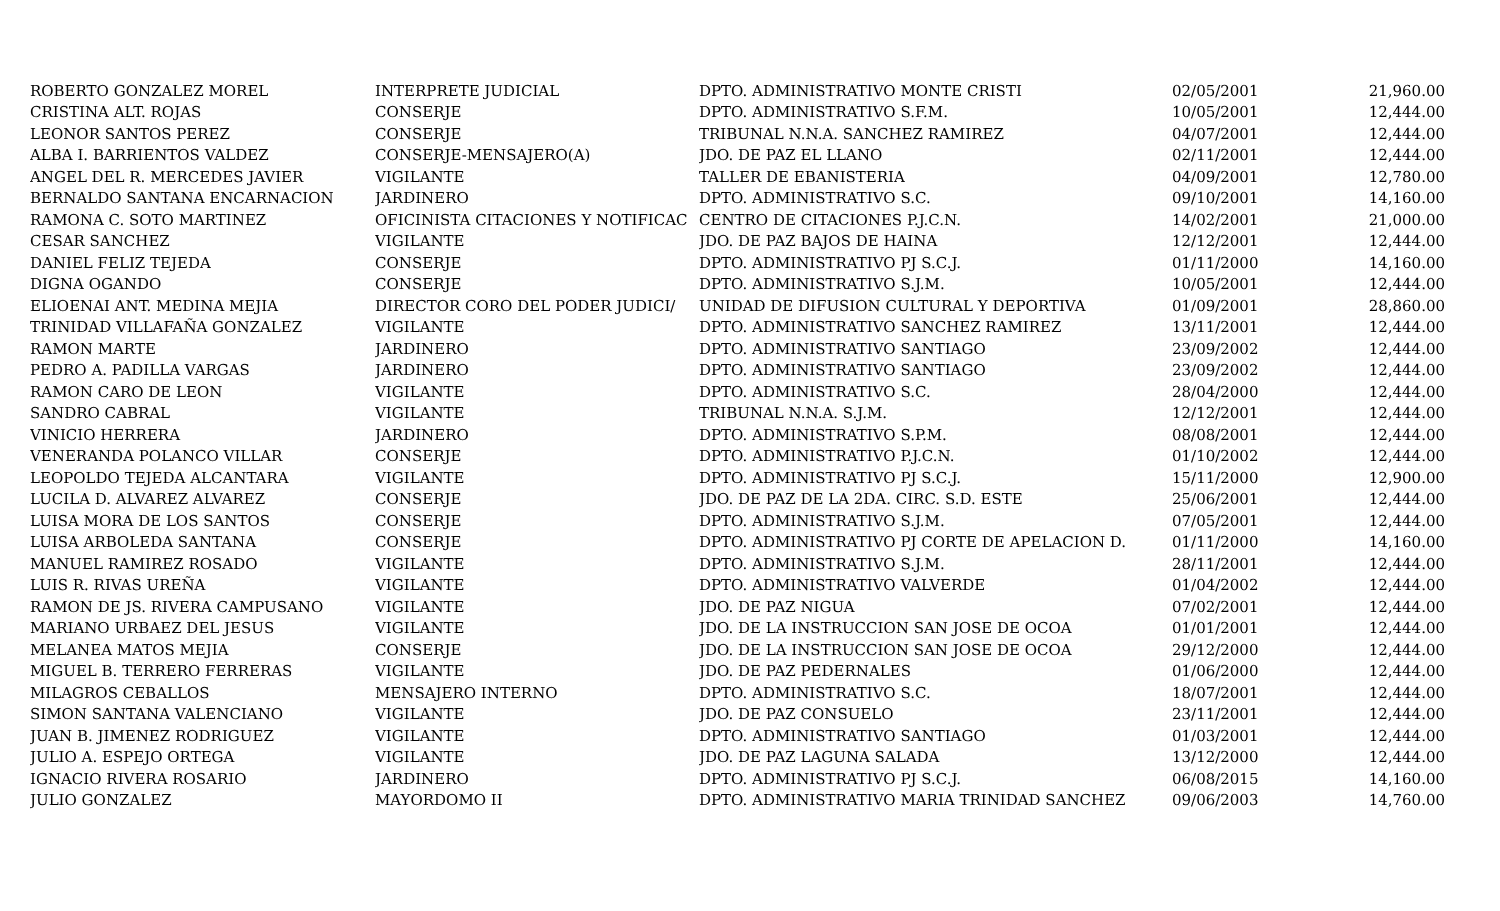| ROBERTO GONZALEZ MOREL | INTERPRETE JUDICIAL | DPTO. ADMINISTRATIVO MONTE CRISTI | 02/05/2001 | 21,960.00 |
| CRISTINA ALT. ROJAS | CONSERJE | DPTO. ADMINISTRATIVO S.F.M. | 10/05/2001 | 12,444.00 |
| LEONOR SANTOS PEREZ | CONSERJE | TRIBUNAL N.N.A. SANCHEZ RAMIREZ | 04/07/2001 | 12,444.00 |
| ALBA I. BARRIENTOS VALDEZ | CONSERJE-MENSAJERO(A) | JDO. DE PAZ EL LLANO | 02/11/2001 | 12,444.00 |
| ANGEL DEL R. MERCEDES JAVIER | VIGILANTE | TALLER DE EBANISTERIA | 04/09/2001 | 12,780.00 |
| BERNALDO SANTANA ENCARNACION | JARDINERO | DPTO. ADMINISTRATIVO S.C. | 09/10/2001 | 14,160.00 |
| RAMONA C. SOTO MARTINEZ | OFICINISTA CITACIONES Y NOTIFICAC | CENTRO DE CITACIONES P.J.C.N. | 14/02/2001 | 21,000.00 |
| CESAR SANCHEZ | VIGILANTE | JDO. DE PAZ BAJOS DE HAINA | 12/12/2001 | 12,444.00 |
| DANIEL FELIZ TEJEDA | CONSERJE | DPTO. ADMINISTRATIVO PJ S.C.J. | 01/11/2000 | 14,160.00 |
| DIGNA OGANDO | CONSERJE | DPTO. ADMINISTRATIVO S.J.M. | 10/05/2001 | 12,444.00 |
| ELIOENAI ANT. MEDINA MEJIA | DIRECTOR CORO DEL PODER JUDICI/ | UNIDAD DE DIFUSION CULTURAL Y DEPORTIVA | 01/09/2001 | 28,860.00 |
| TRINIDAD VILLAFAÑA GONZALEZ | VIGILANTE | DPTO. ADMINISTRATIVO SANCHEZ RAMIREZ | 13/11/2001 | 12,444.00 |
| RAMON MARTE | JARDINERO | DPTO. ADMINISTRATIVO SANTIAGO | 23/09/2002 | 12,444.00 |
| PEDRO A. PADILLA VARGAS | JARDINERO | DPTO. ADMINISTRATIVO SANTIAGO | 23/09/2002 | 12,444.00 |
| RAMON CARO DE LEON | VIGILANTE | DPTO. ADMINISTRATIVO S.C. | 28/04/2000 | 12,444.00 |
| SANDRO CABRAL | VIGILANTE | TRIBUNAL N.N.A. S.J.M. | 12/12/2001 | 12,444.00 |
| VINICIO HERRERA | JARDINERO | DPTO. ADMINISTRATIVO S.P.M. | 08/08/2001 | 12,444.00 |
| VENERANDA POLANCO VILLAR | CONSERJE | DPTO. ADMINISTRATIVO P.J.C.N. | 01/10/2002 | 12,444.00 |
| LEOPOLDO TEJEDA ALCANTARA | VIGILANTE | DPTO. ADMINISTRATIVO PJ S.C.J. | 15/11/2000 | 12,900.00 |
| LUCILA D. ALVAREZ ALVAREZ | CONSERJE | JDO. DE PAZ DE LA 2DA. CIRC. S.D. ESTE | 25/06/2001 | 12,444.00 |
| LUISA MORA DE LOS SANTOS | CONSERJE | DPTO. ADMINISTRATIVO S.J.M. | 07/05/2001 | 12,444.00 |
| LUISA ARBOLEDA SANTANA | CONSERJE | DPTO. ADMINISTRATIVO PJ CORTE DE APELACION D. | 01/11/2000 | 14,160.00 |
| MANUEL RAMIREZ ROSADO | VIGILANTE | DPTO. ADMINISTRATIVO S.J.M. | 28/11/2001 | 12,444.00 |
| LUIS R. RIVAS UREÑA | VIGILANTE | DPTO. ADMINISTRATIVO VALVERDE | 01/04/2002 | 12,444.00 |
| RAMON DE JS. RIVERA CAMPUSANO | VIGILANTE | JDO. DE PAZ NIGUA | 07/02/2001 | 12,444.00 |
| MARIANO URBAEZ DEL JESUS | VIGILANTE | JDO. DE LA INSTRUCCION SAN JOSE DE OCOA | 01/01/2001 | 12,444.00 |
| MELANEA MATOS MEJIA | CONSERJE | JDO. DE LA INSTRUCCION SAN JOSE DE OCOA | 29/12/2000 | 12,444.00 |
| MIGUEL B. TERRERO FERRERAS | VIGILANTE | JDO. DE PAZ PEDERNALES | 01/06/2000 | 12,444.00 |
| MILAGROS CEBALLOS | MENSAJERO INTERNO | DPTO. ADMINISTRATIVO S.C. | 18/07/2001 | 12,444.00 |
| SIMON SANTANA VALENCIANO | VIGILANTE | JDO. DE PAZ CONSUELO | 23/11/2001 | 12,444.00 |
| JUAN B. JIMENEZ RODRIGUEZ | VIGILANTE | DPTO. ADMINISTRATIVO SANTIAGO | 01/03/2001 | 12,444.00 |
| JULIO A. ESPEJO ORTEGA | VIGILANTE | JDO. DE PAZ LAGUNA SALADA | 13/12/2000 | 12,444.00 |
| IGNACIO RIVERA ROSARIO | JARDINERO | DPTO. ADMINISTRATIVO PJ S.C.J. | 06/08/2015 | 14,160.00 |
| JULIO GONZALEZ | MAYORDOMO II | DPTO. ADMINISTRATIVO MARIA TRINIDAD SANCHEZ | 09/06/2003 | 14,760.00 |